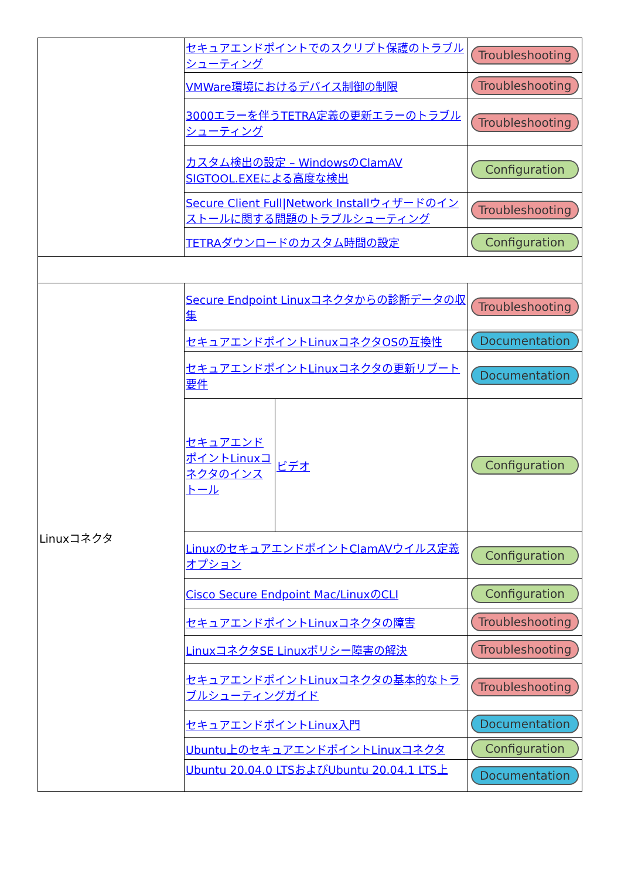| | セキュアエンドポイントでのスクリプト保護のトラブルシューティング | | Troubleshooting |
| | VMWare環境におけるデバイス制御の制限 | | Troubleshooting |
| | 3000エラーを伴うTETRA定義の更新エラーのトラブルシューティング | | Troubleshooting |
| | カスタム検出の設定 – WindowsのClamAV SIGTOOL.EXEによる高度な検出 | | Configuration |
| | Secure Client Full/Network Installウィザードのインストールに関する問題のトラブルシューティング | | Troubleshooting |
| | TETRAダウンロードのカスタム時間の設定 | | Configuration |
| Linuxコネクタ | Secure Endpoint Linuxコネクタからの診断データの収集 | | Troubleshooting |
| | セキュアエンドポイントLinuxコネクタOSの互換性 | | Documentation |
| | セキュアエンドポイントLinuxコネクタの更新リブート要件 | | Documentation |
| | セキュアエンドポイントLinuxコネクタのインストール | ビデオ | Configuration |
| | LinuxのセキュアエンドポイントClamAVウイルス定義オプション | | Configuration |
| | Cisco Secure Endpoint Mac/LinuxのCLI | | Configuration |
| | セキュアエンドポイントLinuxコネクタの障害 | | Troubleshooting |
| | LinuxコネクタSE Linuxポリシー障害の解決 | | Troubleshooting |
| | セキュアエンドポイントLinuxコネクタの基本的なトラブルシューティングガイド | | Troubleshooting |
| | セキュアエンドポイントLinux入門 | | Documentation |
| | Ubuntu上のセキュアエンドポイントLinuxコネクタ | | Configuration |
| | Ubuntu 20.04.0 LTSおよびUbuntu 20.04.1 LTS上 | | Documentation |